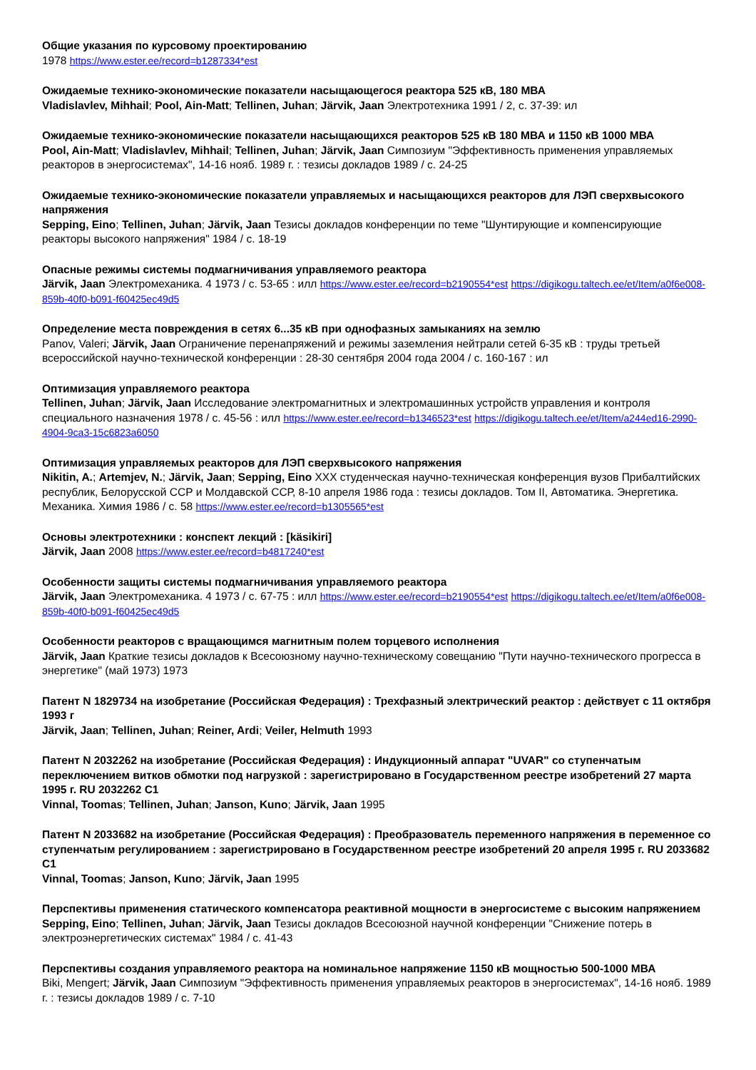Общие указания по курсовому проектированию
1978 https://www.ester.ee/record=b1287334*est
Ожидаемые технико-экономические показатели насыщающегося реактора 525 кВ, 180 МВА
Vladislavlev, Mihhail; Pool, Ain-Matt; Tellinen, Juhan; Järvik, Jaan Электротехника 1991 / 2, с. 37-39: ил
Ожидаемые технико-экономические показатели насыщающихся реакторов 525 кВ 180 МВА и 1150 кВ 1000 МВА
Pool, Ain-Matt; Vladislavlev, Mihhail; Tellinen, Juhan; Järvik, Jaan Симпозиум "Эффективность применения управляемых реакторов в энергосистемах", 14-16 нояб. 1989 г. : тезисы докладов 1989 / с. 24-25
Ожидаемые технико-экономические показатели управляемых и насыщающихся реакторов для ЛЭП сверхвысокого напряжения
Sepping, Eino; Tellinen, Juhan; Järvik, Jaan Тезисы докладов конференции по теме "Шунтирующие и компенсирующие реакторы высокого напряжения" 1984 / с. 18-19
Опасные режимы системы подмагничивания управляемого реактора
Järvik, Jaan Электромеханика. 4 1973 / с. 53-65 : илл https://www.ester.ee/record=b2190554*est https://digikogu.taltech.ee/et/Item/a0f6e008-859b-40f0-b091-f60425ec49d5
Определение места повреждения в сетях 6...35 кВ при однофазных замыканиях на землю
Panov, Valeri; Järvik, Jaan Ограничение перенапряжений и режимы заземления нейтрали сетей 6-35 кВ : труды третьей всероссийской научно-технической конференции : 28-30 сентября 2004 года 2004 / с. 160-167 : ил
Оптимизация управляемого реактора
Tellinen, Juhan; Järvik, Jaan Исследование электромагнитных и электромашинных устройств управления и контроля специального назначения 1978 / с. 45-56 : илл https://www.ester.ee/record=b1346523*est https://digikogu.taltech.ee/et/Item/a244ed16-2990-4904-9ca3-15c6823a6050
Оптимизация управляемых реакторов для ЛЭП сверхвысокого напряжения
Nikitin, A.; Artemjev, N.; Järvik, Jaan; Sepping, Eino XXX студенческая научно-техническая конференция вузов Прибалтийских республик, Белорусской ССР и Молдавской ССР, 8-10 апреля 1986 года : тезисы докладов. Том II, Автоматика. Энергетика. Механика. Химия 1986 / с. 58 https://www.ester.ee/record=b1305565*est
Основы электротехники : конспект лекций : [käsikiri]
Järvik, Jaan 2008 https://www.ester.ee/record=b4817240*est
Особенности защиты системы подмагничивания управляемого реактора
Järvik, Jaan Электромеханика. 4 1973 / с. 67-75 : илл https://www.ester.ee/record=b2190554*est https://digikogu.taltech.ee/et/Item/a0f6e008-859b-40f0-b091-f60425ec49d5
Особенности реакторов с вращающимся магнитным полем торцевого исполнения
Järvik, Jaan Краткие тезисы докладов к Всесоюзному научно-техническому совещанию "Пути научно-технического прогресса в энергетике" (май 1973) 1973
Патент N 1829734 на изобретание (Российская Федерация) : Трехфазный электрический реактор : действует с 11 октября 1993 г
Järvik, Jaan; Tellinen, Juhan; Reiner, Ardi; Veiler, Helmuth 1993
Патент N 2032262 на изобретание (Российская Федерация) : Индукционный аппарат "UVAR" со ступенчатым переключением витков обмотки под нагрузкой : зарегистрировано в Государственном реестре изобретений 27 марта 1995 г. RU 2032262 C1
Vinnal, Toomas; Tellinen, Juhan; Janson, Kuno; Järvik, Jaan 1995
Патент N 2033682 на изобретание (Российская Федерация) : Преобразователь переменного напряжения в переменное со ступенчатым регулированием : зарегистрировано в Государственном реестре изобретений 20 апреля 1995 г. RU 2033682 C1
Vinnal, Toomas; Janson, Kuno; Järvik, Jaan 1995
Перспективы применения статического компенсатора реактивной мощности в энергосистеме с высоким напряжением
Sepping, Eino; Tellinen, Juhan; Järvik, Jaan Тезисы докладов Всесоюзной научной конференции "Снижение потерь в электроэнергетических системах" 1984 / с. 41-43
Перспективы создания управляемого реактора на номинальное напряжение 1150 кВ мощностью 500-1000 МВА
Biki, Mengert; Järvik, Jaan Симпозиум "Эффективность применения управляемых реакторов в энергосистемах", 14-16 нояб. 1989 г. : тезисы докладов 1989 / с. 7-10